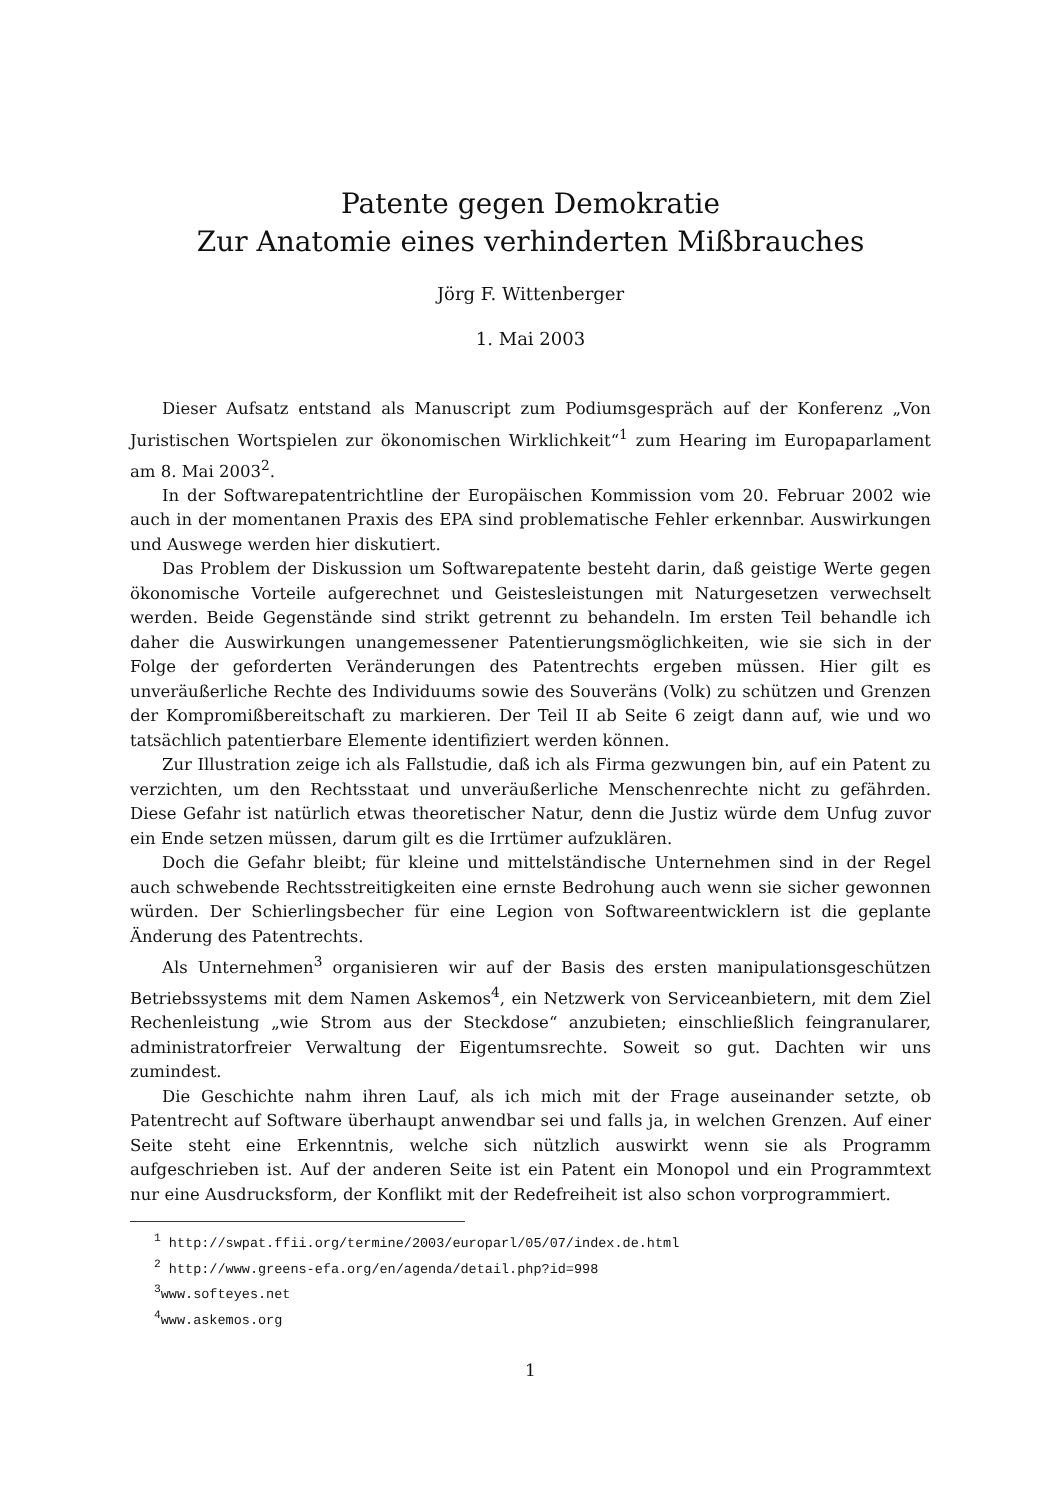Patente gegen Demokratie
Zur Anatomie eines verhinderten Mißbrauches
Jörg F. Wittenberger
1. Mai 2003
Dieser Aufsatz entstand als Manuscript zum Podiumsgespräch auf der Konferenz „Von Juristischen Wortspielen zur ökonomischen Wirklichkeit“<sup>1</sup> zum Hearing im Europaparlament am 8. Mai 2003<sup>2</sup>.
In der Softwarepatentrichtline der Europäischen Kommission vom 20. Februar 2002 wie auch in der momentanen Praxis des EPA sind problematische Fehler erkennbar. Auswirkungen und Auswege werden hier diskutiert.
Das Problem der Diskussion um Softwarepatente besteht darin, daß geistige Werte gegen ökonomische Vorteile aufgerechnet und Geistesleistungen mit Naturgesetzen verwechselt werden. Beide Gegenstände sind strikt getrennt zu behandeln. Im ersten Teil behandle ich daher die Auswirkungen unangemessener Patentierungsmöglichkeiten, wie sie sich in der Folge der geforderten Veränderungen des Patentrechts ergeben müssen. Hier gilt es unveräußerliche Rechte des Individuums sowie des Souveräns (Volk) zu schützen und Grenzen der Kompromißbereitschaft zu markieren. Der Teil II ab Seite 6 zeigt dann auf, wie und wo tatsächlich patentierbare Elemente identifiziert werden können.
Zur Illustration zeige ich als Fallstudie, daß ich als Firma gezwungen bin, auf ein Patent zu verzichten, um den Rechtsstaat und unveräußerliche Menschenrechte nicht zu gefährden. Diese Gefahr ist natürlich etwas theoretischer Natur, denn die Justiz würde dem Unfug zuvor ein Ende setzen müssen, darum gilt es die Irrtümer aufzuklären.
Doch die Gefahr bleibt; für kleine und mittelständische Unternehmen sind in der Regel auch schwebende Rechtsstreitigkeiten eine ernste Bedrohung auch wenn sie sicher gewonnen würden. Der Schierlingsbecher für eine Legion von Softwareentwicklern ist die geplante Änderung des Patentrechts.
Als Unternehmen<sup>3</sup> organisieren wir auf der Basis des ersten manipulationsgeschützen Betriebssystems mit dem Namen Askemos<sup>4</sup>, ein Netzwerk von Serviceanbietern, mit dem Ziel Rechenleistung „wie Strom aus der Steckdose“ anzubieten; einschließlich feingranularer, administratorfreier Verwaltung der Eigentumsrechte. Soweit so gut. Dachten wir uns zumindest.
Die Geschichte nahm ihren Lauf, als ich mich mit der Frage auseinander setzte, ob Patentrecht auf Software überhaupt anwendbar sei und falls ja, in welchen Grenzen. Auf einer Seite steht eine Erkenntnis, welche sich nützlich auswirkt wenn sie als Programm aufgeschrieben ist. Auf der anderen Seite ist ein Patent ein Monopol und ein Programmtext nur eine Ausdrucksform, der Konflikt mit der Redefreiheit ist also schon vorprogrammiert.
<sup>1</sup> http://swpat.ffii.org/termine/2003/europarl/05/07/index.de.html
<sup>2</sup> http://www.greens-efa.org/en/agenda/detail.php?id=998
<sup>3</sup> www.softeyes.net
<sup>4</sup> www.askemos.org
1